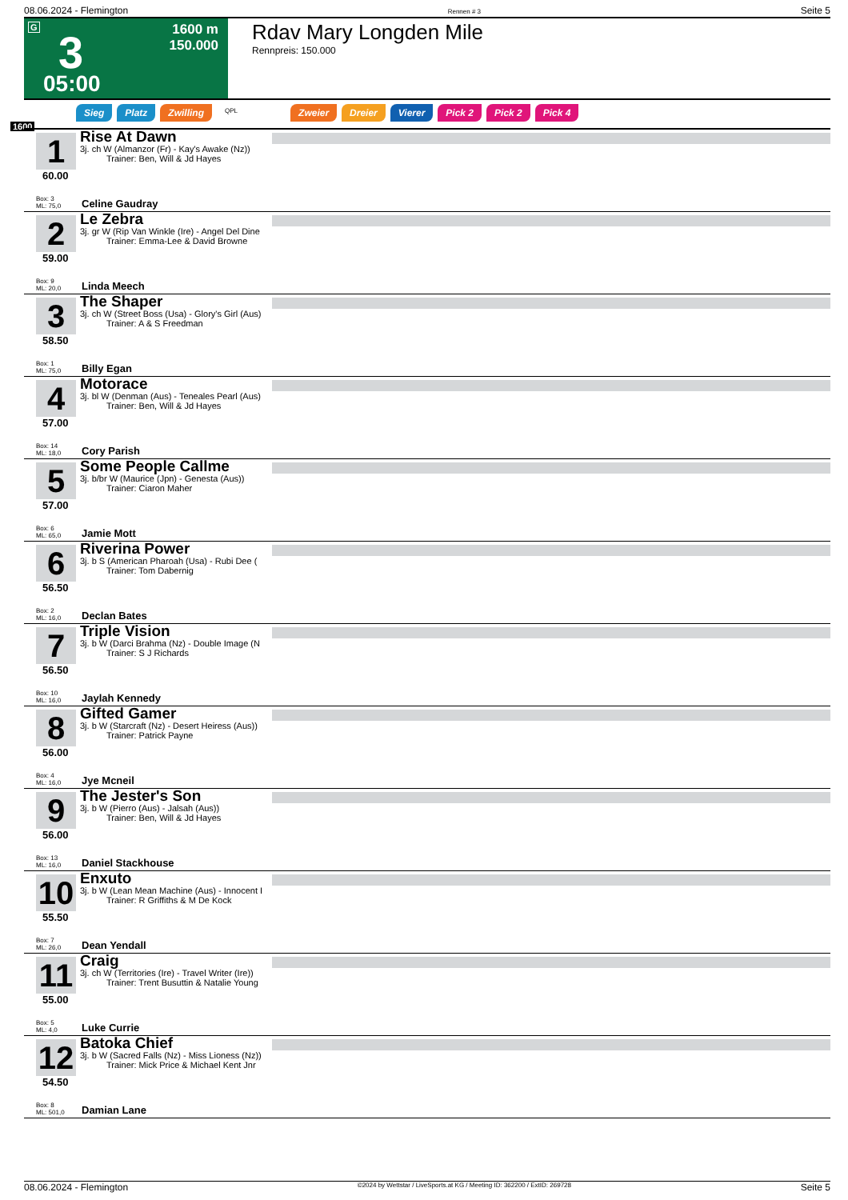08.06.2024 - Flemington Rennen # 3 Seite 5
G 3
1600 m
150.000
05:00
Rdav Mary Longden Mile
Rennpreis: 150.000
Sieg Platz Zwilling QPL Zweier Dreier Vierer Pick 2 Pick 2 Pick 4
1600
1
60.00
Box: 3
ML: 75,0
Rise At Dawn
3j. ch W (Almanzor (Fr) - Kay's Awake (Nz))
   Trainer: Ben, Will & Jd Hayes
Celine Gaudray
2
59.00
Box: 9
ML: 20,0
Le Zebra
3j. gr W (Rip Van Winkle (Ire) - Angel Del Dine
   Trainer: Emma-Lee & David Browne
Linda Meech
3
58.50
Box: 1
ML: 75,0
The Shaper
3j. ch W (Street Boss (Usa) - Glory's Girl (Aus)
   Trainer: A & S Freedman
Billy Egan
4
57.00
Box: 14
ML: 18,0
Motorace
3j. bl W (Denman (Aus) - Teneales Pearl (Aus)
   Trainer: Ben, Will & Jd Hayes
Cory Parish
5
57.00
Box: 6
ML: 65,0
Some People Callme
3j. b/br W (Maurice (Jpn) - Genesta (Aus))
   Trainer: Ciaron Maher
Jamie Mott
6
56.50
Box: 2
ML: 16,0
Riverina Power
3j. b S (American Pharoah (Usa) - Rubi Dee (
   Trainer: Tom Dabernig
Declan Bates
7
56.50
Box: 10
ML: 16,0
Triple Vision
3j. b W (Darci Brahma (Nz) - Double Image (N
   Trainer: S J Richards
Jaylah Kennedy
8
56.00
Box: 4
ML: 16,0
Gifted Gamer
3j. b W (Starcraft (Nz) - Desert Heiress (Aus))
   Trainer: Patrick Payne
Jye Mcneil
9
56.00
Box: 13
ML: 16,0
The Jester's Son
3j. b W (Pierro (Aus) - Jalsah (Aus))
   Trainer: Ben, Will & Jd Hayes
Daniel Stackhouse
10
55.50
Box: 7
ML: 26,0
Enxuto
3j. b W (Lean Mean Machine (Aus) - Innocent I
   Trainer: R Griffiths & M De Kock
Dean Yendall
11
55.00
Box: 5
ML: 4,0
Craig
3j. ch W (Territories (Ire) - Travel Writer (Ire))
   Trainer: Trent Busuttin & Natalie Young
Luke Currie
12
54.50
Box: 8
ML: 501,0
Batoka Chief
3j. b W (Sacred Falls (Nz) - Miss Lioness (Nz))
   Trainer: Mick Price & Michael Kent Jnr
Damian Lane
08.06.2024 - Flemington ©2024 by Wettstar / LiveSports.at KG / Meeting ID: 362200 / ExtID: 269728 Seite 5